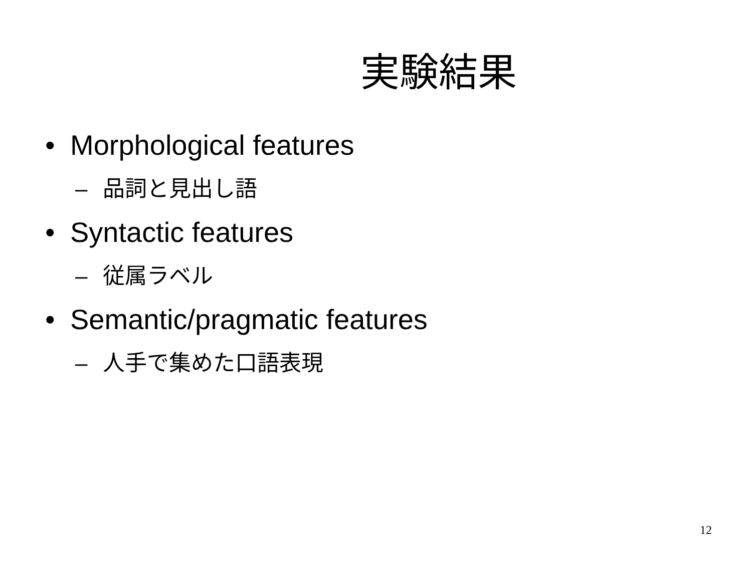実験結果
• Morphological features
– 品詞と見出し語
• Syntactic features
– 従属ラベル
• Semantic/pragmatic features
– 人手で集めた口語表現
12